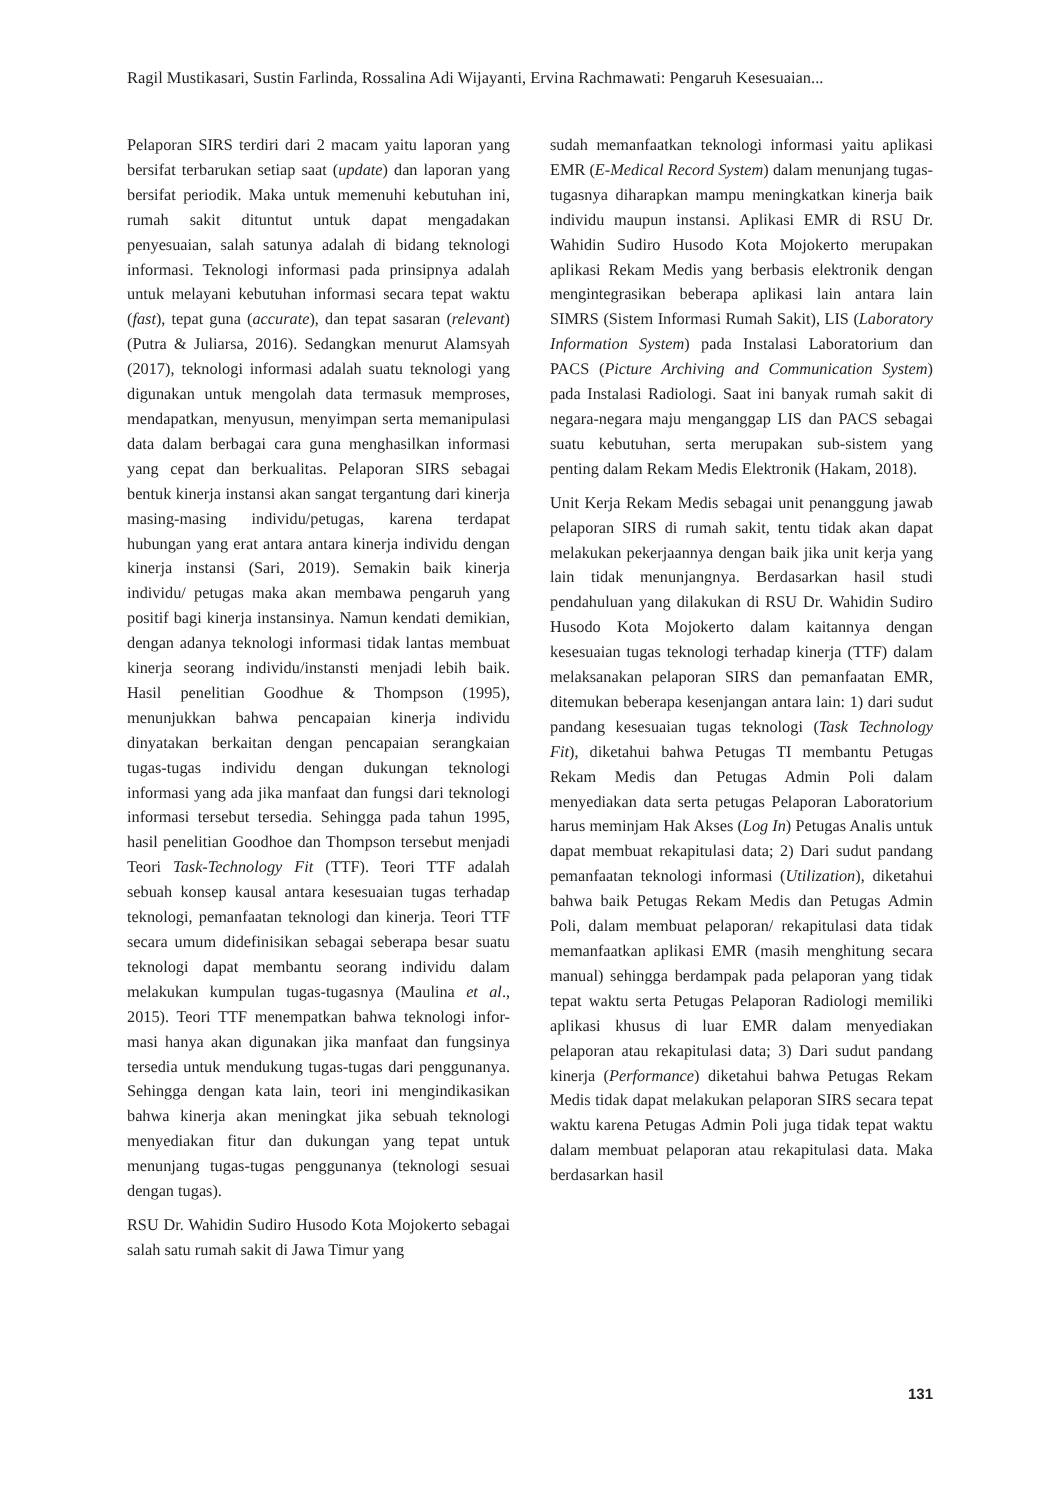Ragil Mustikasari, Sustin Farlinda, Rossalina Adi Wijayanti, Ervina Rachmawati: Pengaruh Kesesuaian...
Pelaporan SIRS terdiri dari 2 macam yaitu laporan yang bersifat terbarukan setiap saat (update) dan laporan yang bersifat periodik. Maka untuk memenuhi kebutuhan ini, rumah sakit dituntut untuk dapat mengadakan penyesuaian, salah satunya adalah di bidang teknologi informasi. Teknologi informasi pada prinsipnya adalah untuk melayani kebutuhan informasi secara tepat waktu (fast), tepat guna (accurate), dan tepat sasaran (relevant) (Putra & Juliarsa, 2016). Sedangkan menurut Alamsyah (2017), teknologi informasi adalah suatu teknologi yang digunakan untuk mengolah data termasuk memproses, mendapatkan, menyusun, menyimpan serta memanipulasi data dalam berbagai cara guna menghasilkan informasi yang cepat dan berkualitas. Pelaporan SIRS sebagai bentuk kinerja instansi akan sangat tergantung dari kinerja masing-masing individu/petugas, karena terdapat hubungan yang erat antara antara kinerja individu dengan kinerja instansi (Sari, 2019). Semakin baik kinerja individu/ petugas maka akan membawa pengaruh yang positif bagi kinerja instansinya. Namun kendati demikian, dengan adanya teknologi informasi tidak lantas membuat kinerja seorang individu/instansti menjadi lebih baik. Hasil penelitian Goodhue & Thompson (1995), menunjukkan bahwa pencapaian kinerja individu dinyatakan berkaitan dengan pencapaian serangkaian tugas-tugas individu dengan dukungan teknologi informasi yang ada jika manfaat dan fungsi dari teknologi informasi tersebut tersedia. Sehingga pada tahun 1995, hasil penelitian Goodhoe dan Thompson tersebut menjadi Teori Task-Technology Fit (TTF). Teori TTF adalah sebuah konsep kausal antara kesesuaian tugas terhadap teknologi, pemanfaatan teknologi dan kinerja. Teori TTF secara umum didefinisikan sebagai seberapa besar suatu teknologi dapat membantu seorang individu dalam melakukan kumpulan tugas-tugasnya (Maulina et al., 2015). Teori TTF menempatkan bahwa teknologi infor-masi hanya akan digunakan jika manfaat dan fungsinya tersedia untuk mendukung tugas-tugas dari penggunanya. Sehingga dengan kata lain, teori ini mengindikasikan bahwa kinerja akan meningkat jika sebuah teknologi menyediakan fitur dan dukungan yang tepat untuk menunjang tugas-tugas penggunanya (teknologi sesuai dengan tugas).
RSU Dr. Wahidin Sudiro Husodo Kota Mojokerto sebagai salah satu rumah sakit di Jawa Timur yang
sudah memanfaatkan teknologi informasi yaitu aplikasi EMR (E-Medical Record System) dalam menunjang tugas-tugasnya diharapkan mampu meningkatkan kinerja baik individu maupun instansi. Aplikasi EMR di RSU Dr. Wahidin Sudiro Husodo Kota Mojokerto merupakan aplikasi Rekam Medis yang berbasis elektronik dengan mengintegrasikan beberapa aplikasi lain antara lain SIMRS (Sistem Informasi Rumah Sakit), LIS (Laboratory Information System) pada Instalasi Laboratorium dan PACS (Picture Archiving and Communication System) pada Instalasi Radiologi. Saat ini banyak rumah sakit di negara-negara maju menganggap LIS dan PACS sebagai suatu kebutuhan, serta merupakan sub-sistem yang penting dalam Rekam Medis Elektronik (Hakam, 2018).
Unit Kerja Rekam Medis sebagai unit penanggung jawab pelaporan SIRS di rumah sakit, tentu tidak akan dapat melakukan pekerjaannya dengan baik jika unit kerja yang lain tidak menunjangnya. Berdasarkan hasil studi pendahuluan yang dilakukan di RSU Dr. Wahidin Sudiro Husodo Kota Mojokerto dalam kaitannya dengan kesesuaian tugas teknologi terhadap kinerja (TTF) dalam melaksanakan pelaporan SIRS dan pemanfaatan EMR, ditemukan beberapa kesenjangan antara lain: 1) dari sudut pandang kesesuaian tugas teknologi (Task Technology Fit), diketahui bahwa Petugas TI membantu Petugas Rekam Medis dan Petugas Admin Poli dalam menyediakan data serta petugas Pelaporan Laboratorium harus meminjam Hak Akses (Log In) Petugas Analis untuk dapat membuat rekapitulasi data; 2) Dari sudut pandang pemanfaatan teknologi informasi (Utilization), diketahui bahwa baik Petugas Rekam Medis dan Petugas Admin Poli, dalam membuat pelaporan/ rekapitulasi data tidak memanfaatkan aplikasi EMR (masih menghitung secara manual) sehingga berdampak pada pelaporan yang tidak tepat waktu serta Petugas Pelaporan Radiologi memiliki aplikasi khusus di luar EMR dalam menyediakan pelaporan atau rekapitulasi data; 3) Dari sudut pandang kinerja (Performance) diketahui bahwa Petugas Rekam Medis tidak dapat melakukan pelaporan SIRS secara tepat waktu karena Petugas Admin Poli juga tidak tepat waktu dalam membuat pelaporan atau rekapitulasi data. Maka berdasarkan hasil
131